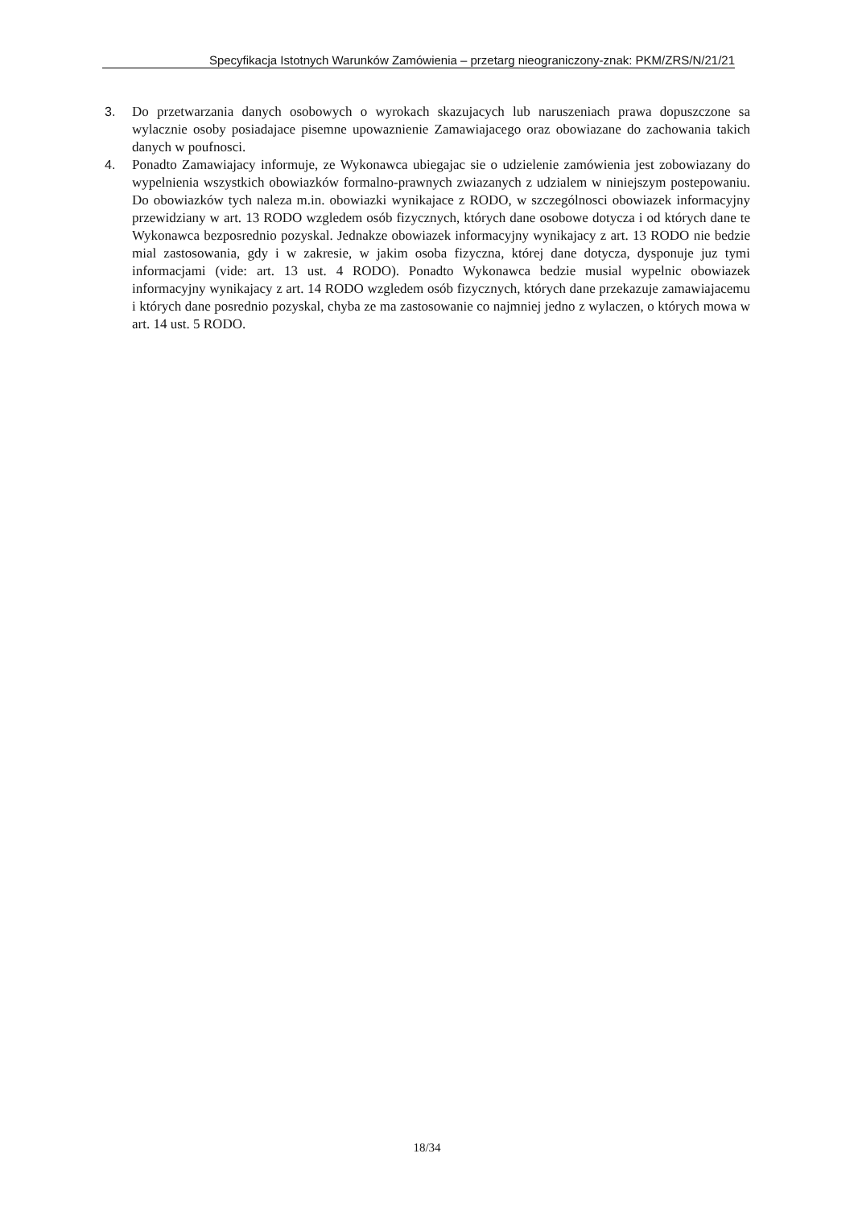Specyfikacja Istotnych Warunków Zamówienia – przetarg nieograniczony-znak: PKM/ZRS/N/21/21
3. Do przetwarzania danych osobowych o wyrokach skazujacych lub naruszeniach prawa dopuszczone sa wylacznie osoby posiadajace pisemne upowaznienie Zamawiajacego oraz obowiazane do zachowania takich danych w poufnosci.
4. Ponadto Zamawiajacy informuje, ze Wykonawca ubiegajac sie o udzielenie zamówienia jest zobowiazany do wypelnienia wszystkich obowiazków formalno-prawnych zwiazanych z udzialem w niniejszym postepowaniu. Do obowiazków tych naleza m.in. obowiazki wynikajace z RODO, w szczególnosci obowiazek informacyjny przewidziany w art. 13 RODO wzgledem osób fizycznych, których dane osobowe dotycza i od których dane te Wykonawca bezposrednio pozyskal. Jednakze obowiazek informacyjny wynikajacy z art. 13 RODO nie bedzie mial zastosowania, gdy i w zakresie, w jakim osoba fizyczna, której dane dotycza, dysponuje juz tymi informacjami (vide: art. 13 ust. 4 RODO). Ponadto Wykonawca bedzie musial wypelnic obowiazek informacyjny wynikajacy z art. 14 RODO wzgledem osób fizycznych, których dane przekazuje zamawiajacemu i których dane posrednio pozyskal, chyba ze ma zastosowanie co najmniej jedno z wylaczen, o których mowa w art. 14 ust. 5 RODO.
18/34